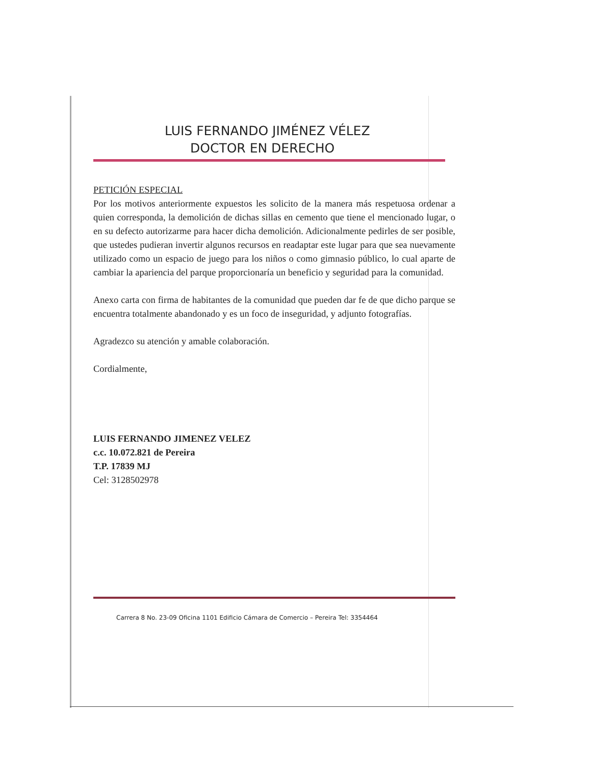LUIS FERNANDO JIMÉNEZ VÉLEZ
DOCTOR EN DERECHO
PETICIÓN ESPECIAL
Por los motivos anteriormente expuestos les solicito de la manera más respetuosa ordenar a quien corresponda, la demolición de dichas sillas en cemento que tiene el mencionado lugar, o en su defecto autorizarme para hacer dicha demolición. Adicionalmente pedirles de ser posible, que ustedes pudieran invertir algunos recursos en readaptar este lugar para que sea nuevamente utilizado como un espacio de juego para los niños o como gimnasio público, lo cual aparte de cambiar la apariencia del parque proporcionaría un beneficio y seguridad para la comunidad.
Anexo carta con firma de habitantes de la comunidad que pueden dar fe de que dicho parque se encuentra totalmente abandonado y es un foco de inseguridad, y adjunto fotografías.
Agradezco su atención y amable colaboración.
Cordialmente,
LUIS FERNANDO JIMENEZ VELEZ
c.c. 10.072.821 de Pereira
T.P. 17839 MJ
Cel: 3128502978
Carrera 8 No. 23-09 Oficina 1101 Edificio Cámara de Comercio – Pereira Tel: 3354464